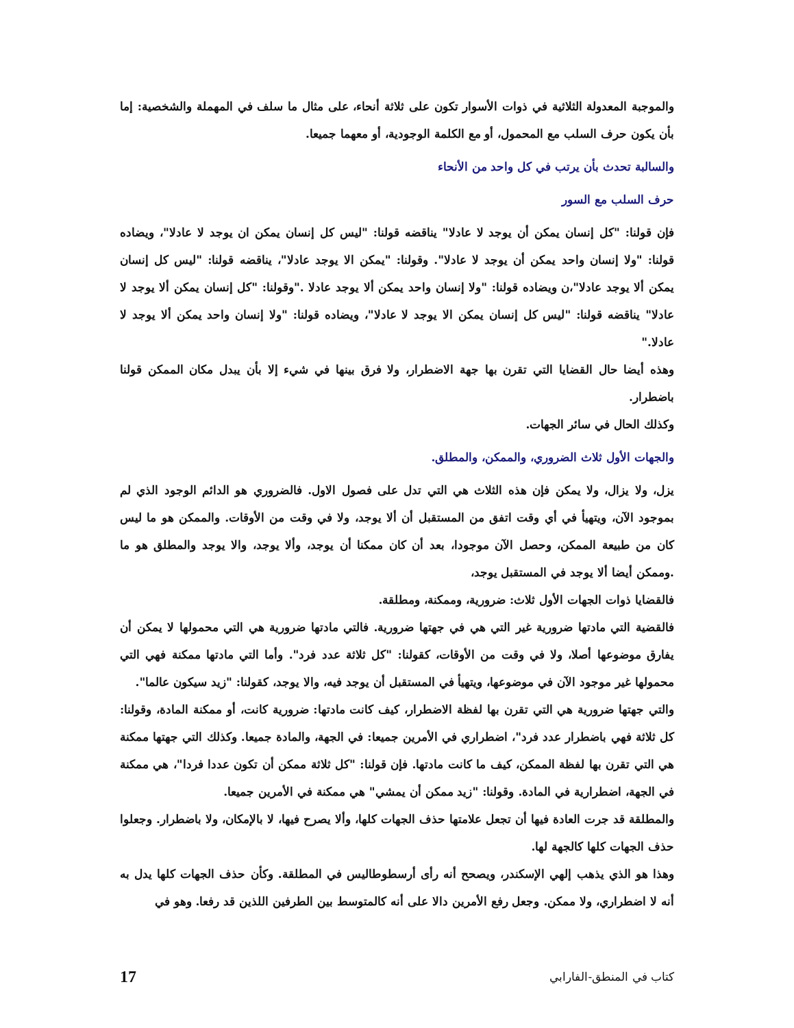والموجبة المعدولة الثلاثية في ذوات الأسوار تكون على ثلاثة أنحاء، على مثال ما سلف في المهملة والشخصية: إما بأن يكون حرف السلب مع المحمول، أو مع الكلمة الوجودية، أو معهما جميعا.
والسالبة تحدث بأن يرتب في كل واحد من الأنحاء
حرف السلب مع السور
فإن قولنا: "كل إنسان يمكن أن يوجد لا عادلا" يناقضه قولنا: "ليس كل إنسان يمكن ان يوجد لا عادلا"، ويضاده قولنا: "ولا إنسان واحد يمكن أن يوجد لا عادلا". وقولنا: "يمكن الا يوجد عادلا"، يناقضه قولنا: "ليس كل إنسان يمكن ألا يوجد عادلا"،ن ويضاده قولنا: "ولا إنسان واحد يمكن ألا يوجد عادلا ."وقولنا: "كل إنسان يمكن ألا يوجد لا عادلا" يناقضه قولنا: "ليس كل إنسان يمكن الا يوجد لا عادلا"، ويضاده قولنا: "ولا إنسان واحد يمكن ألا يوجد لا عادلا."
وهذه أيضا حال القضايا التي تقرن بها جهة الاضطرار، ولا فرق بينها في شيء إلا بأن يبدل مكان الممكن قولنا باضطرار.
وكذلك الحال في سائر الجهات.
والجهات الأول ثلاث الضروري، والممكن، والمطلق.
يزل، ولا يزال، ولا يمكن فإن هذه الثلاث هي التي تدل على فصول الاول. فالضروري هو الدائم الوجود الذي لم بموجود الآن، ويتهيأ في أي وقت اتفق من المستقبل أن ألا يوجد، ولا في وقت من الأوقات. والممكن هو ما ليس كان من طبيعة الممكن، وحصل الآن موجودا، بعد أن كان ممكنا أن يوجد، وألا يوجد، والا يوجد والمطلق هو ما .وممكن أيضا ألا يوجد في المستقبل يوجد،
فالقضايا ذوات الجهات الأول ثلاث: ضرورية، وممكنة، ومطلقة.
فالقضية التي مادتها ضرورية غير التي هي في جهتها ضرورية. فالتي مادتها ضرورية هي التي محمولها لا يمكن أن يفارق موضوعها أصلا، ولا في وقت من الأوقات، كقولنا: "كل ثلاثة عدد فرد". وأما التي مادتها ممكنة فهي التي محمولها غير موجود الآن في موضوعها، ويتهيأ في المستقبل أن يوجد فيه، والا يوجد، كقولنا: "زيد سيكون عالما".
والتي جهتها ضرورية هي التي تقرن بها لفظة الاضطرار، كيف كانت مادتها: ضرورية كانت، أو ممكنة المادة، وقولنا: كل ثلاثة فهي باضطرار عدد فرد"، اضطراري في الأمرين جميعا: في الجهة، والمادة جميعا. وكذلك التي جهتها ممكنة هي التي تقرن بها لفظة الممكن، كيف ما كانت مادتها. فإن قولنا: "كل ثلاثة ممكن أن تكون عددا فردا"، هي ممكنة في الجهة، اضطرارية في المادة. وقولنا: "زيد ممكن أن يمشي" هي ممكنة في الأمرين جميعا.
والمطلقة قد جرت العادة فيها أن تجعل علامتها حذف الجهات كلها، وألا يصرح فيها، لا بالإمكان، ولا باضطرار. وجعلوا حذف الجهات كلها كالجهة لها.
وهذا هو الذي يذهب إلهي الإسكندر، ويصحح أنه رأى أرسطوطاليس في المطلقة. وكأن حذف الجهات كلها يدل به أنه لا اضطراري، ولا ممكن. وجعل رفع الأمرين دالا على أنه كالمتوسط بين الطرفين اللذين قد رفعا. وهو في
كتاب في المنطق-الفارابي 17